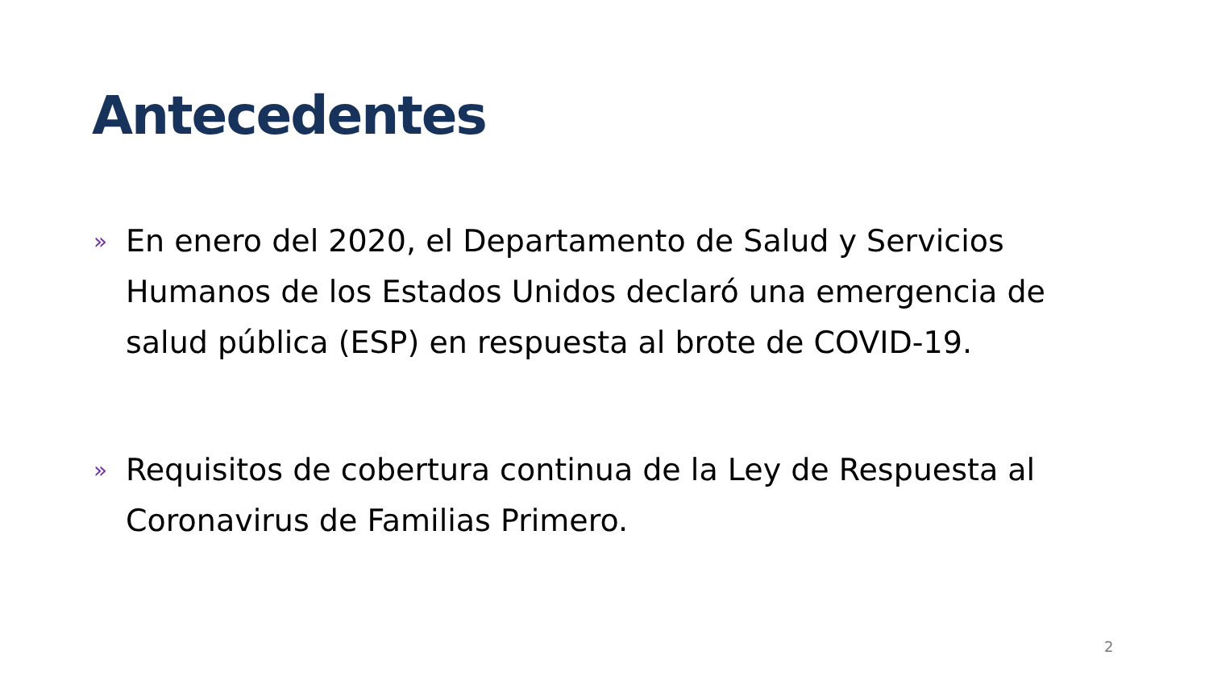Antecedentes
» En enero del 2020, el Departamento de Salud y Servicios Humanos de los Estados Unidos declaró una emergencia de salud pública (ESP) en respuesta al brote de COVID-19.
» Requisitos de cobertura continua de la Ley de Respuesta al Coronavirus de Familias Primero.
2